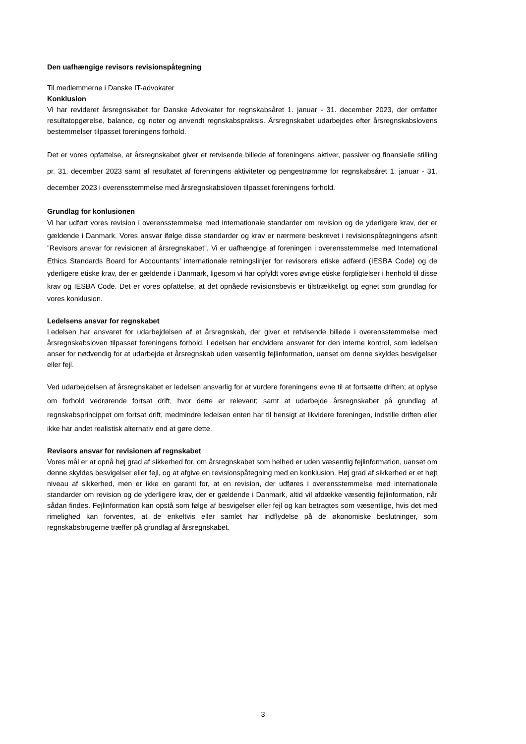Den uafhængige revisors revisionspåtegning
Til medlemmerne i Danske IT-advokater
Konklusion
Vi har revideret årsregnskabet for Danske Advokater for regnskabsåret 1. januar - 31. december 2023, der omfatter resultatopgørelse, balance, og noter og anvendt regnskabspraksis. Årsregnskabet udarbejdes efter årsregnskabslovens bestemmelser tilpasset foreningens forhold.
Det er vores opfattelse, at årsregnskabet giver et retvisende billede af foreningens aktiver, passiver og finansielle stilling pr. 31. december 2023 samt af resultatet af foreningens aktiviteter og pengestrømme for regnskabsåret 1. januar - 31. december 2023 i overensstemmelse med årsregnskabsloven tilpasset foreningens forhold.
Grundlag for konlusionen
Vi har udført vores revision i overensstemmelse med internationale standarder om revision og de yderligere krav, der er gældende i Danmark. Vores ansvar ifølge disse standarder og krav er nærmere beskrevet i revisionspåtegningens afsnit ”Revisors ansvar for revisionen af årsregnskabet”. Vi er uafhængige af foreningen i overensstemmelse med International Ethics Standards Board for Accountants’ internationale retningslinjer for revisorers etiske adfærd (IESBA Code) og de yderligere etiske krav, der er gældende i Danmark, ligesom vi har opfyldt vores øvrige etiske forpligtelser i henhold til disse krav og IESBA Code. Det er vores opfattelse, at det opnåede revisionsbevis er tilstrækkeligt og egnet som grundlag for vores konklusion.
Ledelsens ansvar for regnskabet
Ledelsen har ansvaret for udarbejdelsen af et årsregnskab, der giver et retvisende billede i overensstemmelse med årsregnskabsloven tilpasset foreningens forhold. Ledelsen har endvidere ansvaret for den interne kontrol, som ledelsen anser for nødvendig for at udarbejde et årsregnskab uden væsentlig fejlinformation, uanset om denne skyldes besvigelser eller fejl.
Ved udarbejdelsen af årsregnskabet er ledelsen ansvarlig for at vurdere foreningens evne til at fortsætte driften; at oplyse om forhold vedrørende fortsat drift, hvor dette er relevant; samt at udarbejde årsregnskabet på grundlag af regnskabsprincippet om fortsat drift, medmindre ledelsen enten har til hensigt at likvidere foreningen, indstille driften eller ikke har andet realistisk alternativ end at gøre dette.
Revisors ansvar for revisionen af regnskabet
Vores mål er at opnå høj grad af sikkerhed for, om årsregnskabet som helhed er uden væsentlig fejlinformation, uanset om denne skyldes besvigelser eller fejl, og at afgive en revisionspåtegning med en konklusion. Høj grad af sikkerhed er et højt niveau af sikkerhed, men er ikke en garanti for, at en revision, der udføres i overensstemmelse med internationale standarder om revision og de yderligere krav, der er gældende i Danmark, altid vil afdække væsentlig fejlinformation, når sådan findes. Fejlinformation kan opstå som følge af besvigelser eller fejl og kan betragtes som væsentlige, hvis det med rimelighed kan forventes, at de enkeltvis eller samlet har indflydelse på de økonomiske beslutninger, som regnskabsbrugerne træffer på grundlag af årsregnskabet.
3